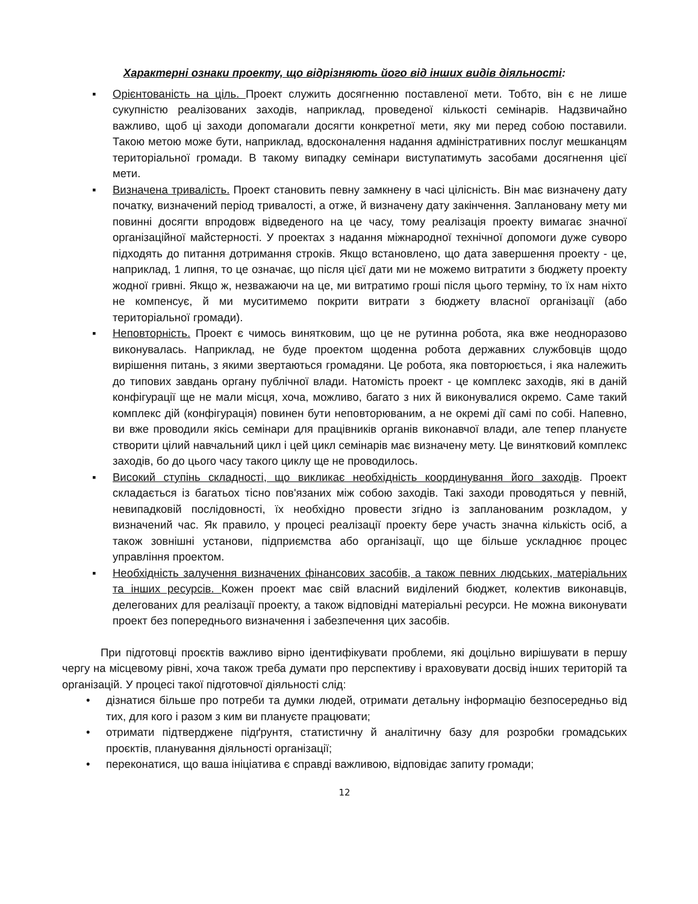Характерні ознаки проекту, що відрізняють його від інших видів діяльності:
▪ Орієнтованість на ціль. Проект служить досягненню поставленої мети. Тобто, він є не лише сукупністю реалізованих заходів, наприклад, проведеної кількості семінарів. Надзвичайно важливо, щоб ці заходи допомагали досягти конкретної мети, яку ми перед собою поставили. Такою метою може бути, наприклад, вдосконалення надання адміністративних послуг мешканцям територіальної громади. В такому випадку семінари виступатимуть засобами досягнення цієї мети.
▪ Визначена тривалість. Проект становить певну замкнену в часі цілісність. Він має визначену дату початку, визначений період тривалості, а отже, й визначену дату закінчення. Заплановану мету ми повинні досягти впродовж відведеного на це часу, тому реалізація проекту вимагає значної організаційної майстерності. У проектах з надання міжнародної технічної допомоги дуже суворо підходять до питання дотримання строків. Якщо встановлено, що дата завершення проекту - це, наприклад, 1 липня, то це означає, що після цієї дати ми не можемо витратити з бюджету проекту жодної гривні. Якщо ж, незважаючи на це, ми витратимо гроші після цього терміну, то їх нам ніхто не компенсує, й ми муситимемо покрити витрати з бюджету власної організації (або територіальної громади).
▪ Неповторність. Проект є чимось винятковим, що це не рутинна робота, яка вже неодноразово виконувалась. Наприклад, не буде проектом щоденна робота державних службовців щодо вирішення питань, з якими звертаються громадяни. Це робота, яка повторюється, і яка належить до типових завдань органу публічної влади. Натомість проект - це комплекс заходів, які в даній конфігурації ще не мали місця, хоча, можливо, багато з них й виконувалися окремо. Саме такий комплекс дій (конфігурація) повинен бути неповторюваним, а не окремі дії самі по собі. Напевно, ви вже проводили якісь семінари для працівників органів виконавчої влади, але тепер плануєте створити цілий навчальний цикл і цей цикл семінарів має визначену мету. Це винятковий комплекс заходів, бо до цього часу такого циклу ще не проводилось.
▪ Високий ступінь складності, що викликає необхідність координування його заходів. Проект складається із багатьох тісно пов'язаних між собою заходів. Такі заходи проводяться у певній, невипадковій послідовності, їх необхідно провести згідно із запланованим розкладом, у визначений час. Як правило, у процесі реалізації проекту бере участь значна кількість осіб, а також зовнішні установи, підприємства або організації, що ще більше ускладнює процес управління проектом.
▪ Необхідність залучення визначених фінансових засобів, а також певних людських, матеріальних та інших ресурсів. Кожен проект має свій власний виділений бюджет, колектив виконавців, делегованих для реалізації проекту, а також відповідні матеріальні ресурси. Не можна виконувати проект без попереднього визначення і забезпечення цих засобів.
При підготовці проєктів важливо вірно ідентифікувати проблеми, які доцільно вирішувати в першу чергу на місцевому рівні, хоча також треба думати про перспективу і враховувати досвід інших територій та організацій. У процесі такої підготовчої діяльності слід:
• дізнатися більше про потреби та думки людей, отримати детальну інформацію безпосередньо від тих, для кого і разом з ким ви плануєте працювати;
• отримати підтверджене підґрунтя, статистичну й аналітичну базу для розробки громадських проєктів, планування діяльності організації;
• переконатися, що ваша ініціатива є справді важливою, відповідає запиту громади;
12